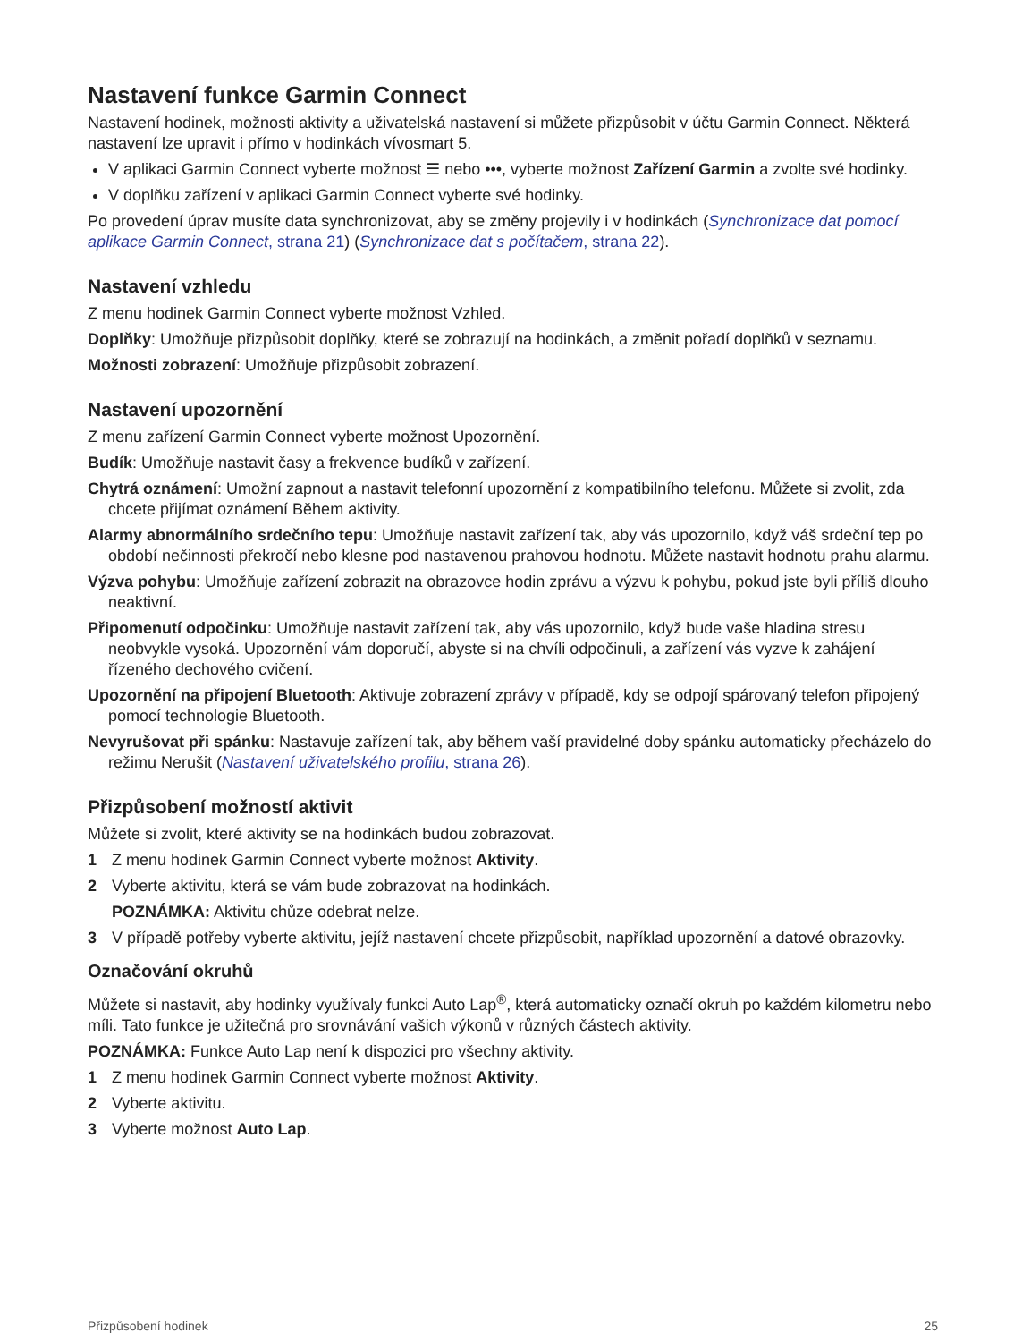Nastavení funkce Garmin Connect
Nastavení hodinek, možnosti aktivity a uživatelská nastavení si můžete přizpůsobit v účtu Garmin Connect. Některá nastavení lze upravit i přímo v hodinkách vívosmart 5.
V aplikaci Garmin Connect vyberte možnost ☰ nebo •••, vyberte možnost Zařízení Garmin a zvolte své hodinky.
V doplňku zařízení v aplikaci Garmin Connect vyberte své hodinky.
Po provedení úprav musíte data synchronizovat, aby se změny projevily i v hodinkách (Synchronizace dat pomocí aplikace Garmin Connect, strana 21) (Synchronizace dat s počítačem, strana 22).
Nastavení vzhledu
Z menu hodinek Garmin Connect vyberte možnost Vzhled.
Doplňky: Umožňuje přizpůsobit doplňky, které se zobrazují na hodinkách, a změnit pořadí doplňků v seznamu.
Možnosti zobrazení: Umožňuje přizpůsobit zobrazení.
Nastavení upozornění
Z menu zařízení Garmin Connect vyberte možnost Upozornění.
Budík: Umožňuje nastavit časy a frekvence budíků v zařízení.
Chytrá oznámení: Umožní zapnout a nastavit telefonní upozornění z kompatibilního telefonu. Můžete si zvolit, zda chcete přijímat oznámení Během aktivity.
Alarmy abnormálního srdečního tepu: Umožňuje nastavit zařízení tak, aby vás upozornilo, když váš srdeční tep po období nečinnosti překročí nebo klesne pod nastavenou prahovou hodnotu. Můžete nastavit hodnotu prahu alarmu.
Výzva pohybu: Umožňuje zařízení zobrazit na obrazovce hodin zprávu a výzvu k pohybu, pokud jste byli příliš dlouho neaktivní.
Připomenutí odpočinku: Umožňuje nastavit zařízení tak, aby vás upozornilo, když bude vaše hladina stresu neobvykle vysoká. Upozornění vám doporučí, abyste si na chvíli odpočinuli, a zařízení vás vyzve k zahájení řízeného dechového cvičení.
Upozornění na připojení Bluetooth: Aktivuje zobrazení zprávy v případě, kdy se odpojí spárovaný telefon připojený pomocí technologie Bluetooth.
Nevyrušovat při spánku: Nastavuje zařízení tak, aby během vaší pravidelné doby spánku automaticky přecházelo do režimu Nerušit (Nastavení uživatelského profilu, strana 26).
Přizpůsobení možností aktivit
Můžete si zvolit, které aktivity se na hodinkách budou zobrazovat.
1 Z menu hodinek Garmin Connect vyberte možnost Aktivity.
2 Vyberte aktivitu, která se vám bude zobrazovat na hodinkách.
POZNÁMKA: Aktivitu chůze odebrat nelze.
3 V případě potřeby vyberte aktivitu, jejíž nastavení chcete přizpůsobit, například upozornění a datové obrazovky.
Označování okruhů
Můžete si nastavit, aby hodinky využívaly funkci Auto Lap<sup>®</sup>, která automaticky označí okruh po každém kilometru nebo míli. Tato funkce je užitečná pro srovnávání vašich výkonů v různých částech aktivity.
POZNÁMKA: Funkce Auto Lap není k dispozici pro všechny aktivity.
1 Z menu hodinek Garmin Connect vyberte možnost Aktivity.
2 Vyberte aktivitu.
3 Vyberte možnost Auto Lap.
Přizpůsobení hodinek 25